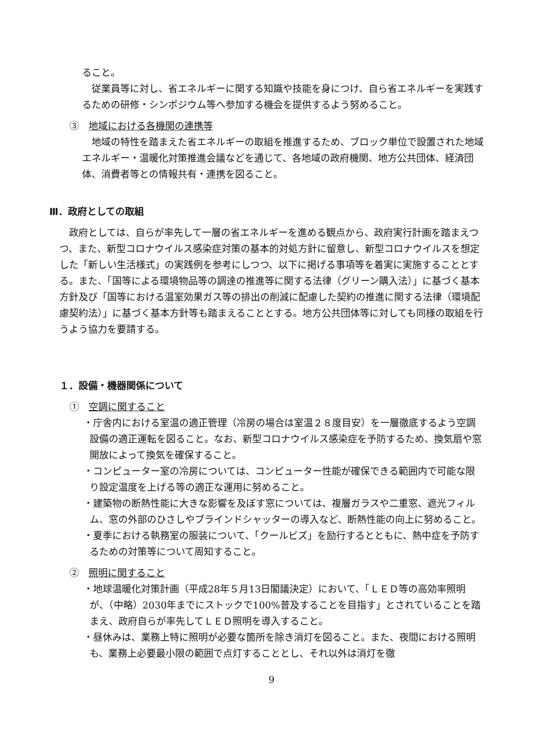ること。
　従業員等に対し、省エネルギーに関する知識や技能を身につけ、自ら省エネルギーを実践するための研修・シンポジウム等へ参加する機会を提供するよう努めること。
③　地域における各機関の連携等
　地域の特性を踏まえた省エネルギーの取組を推進するため、ブロック単位で設置された地域エネルギー・温暖化対策推進会議などを通じて、各地域の政府機関、地方公共団体、経済団体、消費者等との情報共有・連携を図ること。
Ⅲ．政府としての取組
　政府としては、自らが率先して一層の省エネルギーを進める観点から、政府実行計画を踏まえつつ、また、新型コロナウイルス感染症対策の基本的対処方針に留意し、新型コロナウイルスを想定した「新しい生活様式」の実践例を参考にしつつ、以下に掲げる事項等を着実に実施することとする。また、「国等による環境物品等の調達の推進等に関する法律（グリーン購入法）」に基づく基本方針及び「国等における温室効果ガス等の排出の削減に配慮した契約の推進に関する法律（環境配慮契約法）」に基づく基本方針等も踏まえることとする。地方公共団体等に対しても同様の取組を行うよう協力を要請する。
１．設備・機器関係について
①　空調に関すること
・庁舎内における室温の適正管理（冷房の場合は室温２８度目安）を一層徹底するよう空調設備の適正運転を図ること。なお、新型コロナウイルス感染症を予防するため、換気扇や窓開放によって換気を確保すること。
・コンピューター室の冷房については、コンピューター性能が確保できる範囲内で可能な限り設定温度を上げる等の適正な運用に努めること。
・建築物の断熱性能に大きな影響を及ぼす窓については、複層ガラスや二重窓、遮光フィルム、窓の外部のひさしやブラインドシャッターの導入など、断熱性能の向上に努めること。
・夏季における執務室の服装について、「クールビズ」を励行するとともに、熱中症を予防するための対策等について周知すること。
②　照明に関すること
・地球温暖化対策計画（平成28年５月13日閣議決定）において、「ＬＥＤ等の高効率照明が、（中略）2030年までにストックで100%普及することを目指す」とされていることを踏まえ、政府自らが率先してＬＥＤ照明を導入すること。
・昼休みは、業務上特に照明が必要な箇所を除き消灯を図ること。また、夜間における照明も、業務上必要最小限の範囲で点灯することとし、それ以外は消灯を徹
9